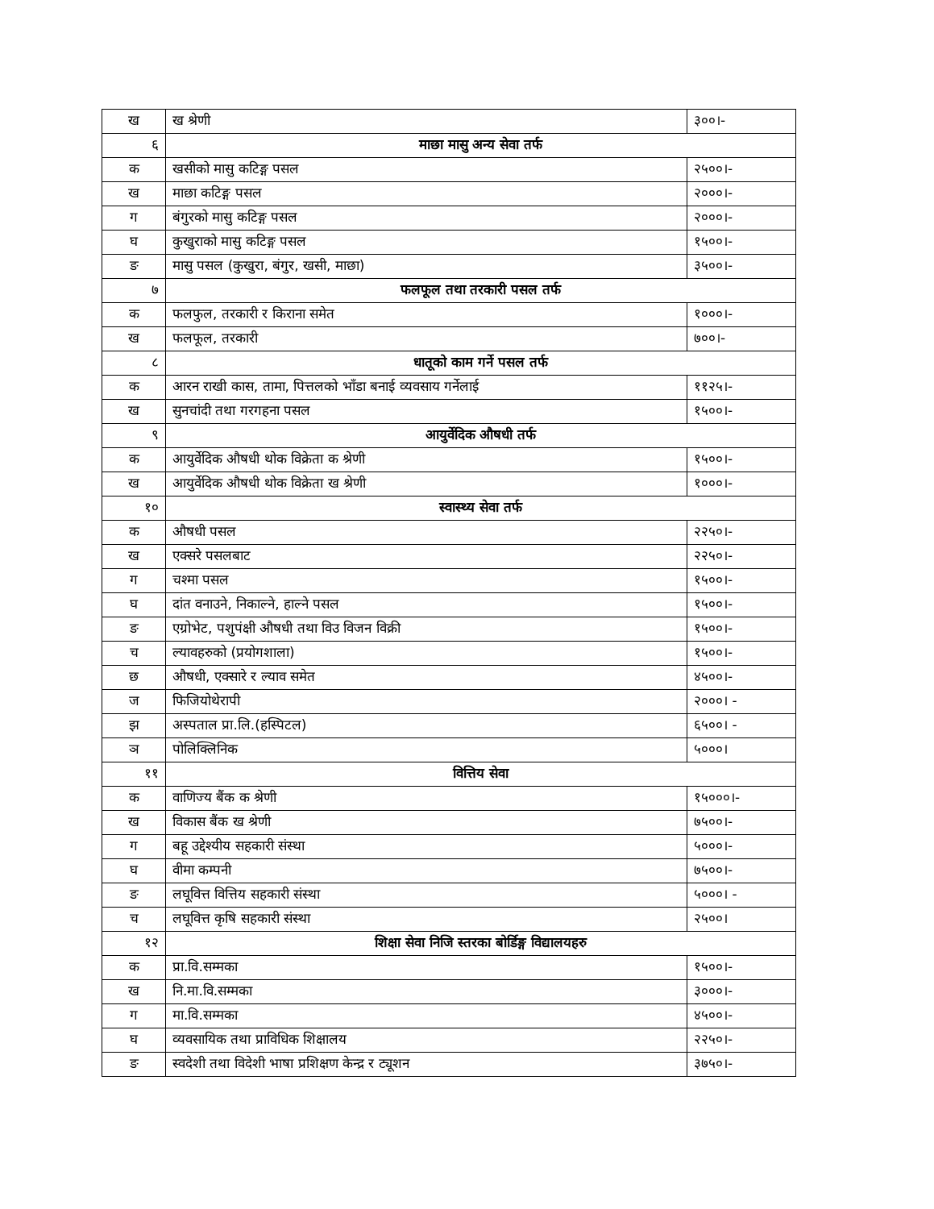| ख | ख श्रेणी | ३००।- |
| ६ | माछा मासु अन्य सेवा तर्फ | |
| क | खसीको मासु कटिङ्ग पसल | २५००।- |
| ख | माछा कटिङ्ग पसल | २०००।- |
| ग | बंगुरको मासु कटिङ्ग पसल | २०००।- |
| घ | कुखुराको मासु कटिङ्ग पसल | १५००।- |
| ङ | मासु पसल (कुखुरा, बंगुर, खसी, माछा) | ३५००।- |
| ७ | फलफूल तथा तरकारी पसल तर्फ | |
| क | फलफुल, तरकारी र किराना समेत | १०००।- |
| ख | फलफूल, तरकारी | ७००।- |
| ८ | धातूको काम गर्ने पसल तर्फ | |
| क | आरन राखी कास, तामा, पित्तलको भाँडा बनाई व्यवसाय गर्नेलाई | ११२५।- |
| ख | सुनचांदी तथा गरगहना पसल | १५००।- |
| ९ | आयुर्वेदिक औषधी तर्फ | |
| क | आयुर्वेदिक औषधी थोक विक्रेता क श्रेणी | १५००।- |
| ख | आयुर्वेदिक औषधी थोक विक्रेता ख श्रेणी | १०००।- |
| १० | स्वास्थ्य सेवा तर्फ | |
| क | औषधी पसल | २२५०।- |
| ख | एक्सरे पसलबाट | २२५०।- |
| ग | चश्मा पसल | १५००।- |
| घ | दांत वनाउने, निकाल्ने, हाल्ने पसल | १५००।- |
| ङ | एग्रोभेट, पशुपंक्षी औषधी तथा विउ विजन विक्री | १५००।- |
| च | ल्यावहरुको (प्रयोगशाला) | १५००।- |
| छ | औषधी, एक्सारे र ल्याव समेत | ४५००।- |
| ज | फिजियोथेरापी | २०००। - |
| झ | अस्पताल प्रा.लि.(हस्पिटल) | ६५००। - |
| ञ | पोलिक्लिनिक | ५०००। |
| ११ | वित्तिय सेवा | |
| क | वाणिज्य बैंक क श्रेणी | १५०००।- |
| ख | विकास बैंक ख श्रेणी | ७५००।- |
| ग | बहू उद्देश्यीय सहकारी संस्था | ५०००।- |
| घ | वीमा कम्पनी | ७५००।- |
| ङ | लघूवित्त वित्तिय सहकारी संस्था | ५०००। - |
| च | लघूवित्त कृषि सहकारी संस्था | २५००। |
| १२ | शिक्षा सेवा निजि स्तरका बोर्डिङ्ग विद्यालयहरु | |
| क | प्रा.वि.सम्मका | १५००।- |
| ख | नि.मा.वि.सम्मका | ३०००।- |
| ग | मा.वि.सम्मका | ४५००।- |
| घ | व्यवसायिक तथा प्राविधिक शिक्षालय | २२५०।- |
| ङ | स्वदेशी तथा विदेशी भाषा प्रशिक्षण केन्द्र र ट्यूशन | ३७५०।- |